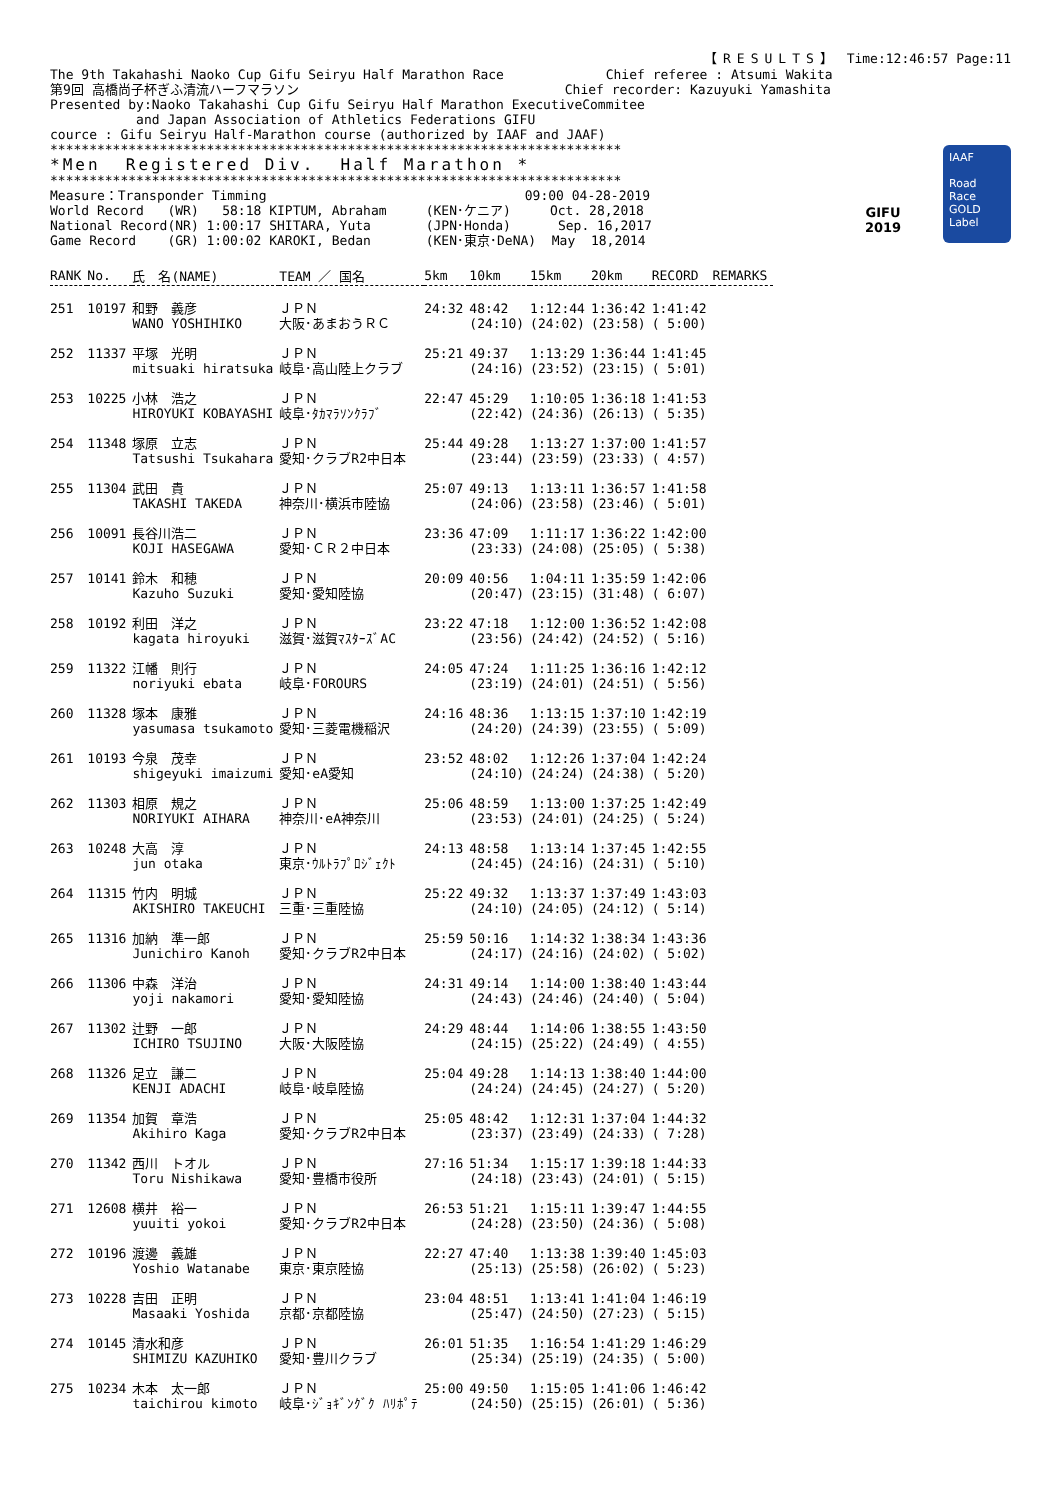【RESULTS】 Time:12:46:57 Page:11
The 9th Takahashi Naoko Cup Gifu Seiryu Half Marathon Race             Chief referee : Atsumi Wakita
第9回 高橋尚子杯ぎふ清流ハーフマラソン                                  Chief recorder: Kazuyuki Yamashita
Presented by:Naoko Takahashi Cup Gifu Seiryu Half Marathon ExecutiveCommitee
           and Japan Association of Athletics Federations GIFU
cource : Gifu Seiryu Half-Marathon course (authorized by IAAF and JAAF)
*************************************************************************
*Men  Registered Div.  Half Marathon *
*************************************************************************
Measure：Transponder Timming                                 09:00 04-28-2019
World Record   (WR)   58:18 KIPTUM, Abraham     (KEN･ケニア)     Oct. 28,2018
National Record(NR) 1:00:17 SHITARA, Yuta       (JPN･Honda)      Sep. 16,2017
Game Record    (GR) 1:00:02 KAROKI, Bedan       (KEN･東京･DeNA)  May  18,2014
GIFU
2019
IAAF
Road Race
GOLD
Label
| RANK | No. | 氏 名(NAME) | TEAM ／ 国名 | 5km | 10km | 15km | 20km | RECORD | REMARKS |
| --- | --- | --- | --- | --- | --- | --- | --- | --- | --- |
| 251 | 10197 | 和野 義彦 WANO YOSHIHIKO | ＪＰＮ 大阪･あまおうＲＣ | 24:32 | 48:42 (24:10) | 1:12:44 (24:02) | 1:36:42 (23:58) | 1:41:42 ( 5:00) | |
| 252 | 11337 | 平塚 光明 mitsuaki hiratsuka | ＪＰＮ 岐阜･高山陸上クラブ | 25:21 | 49:37 (24:16) | 1:13:29 (23:52) | 1:36:44 (23:15) | 1:41:45 ( 5:01) | |
| 253 | 10225 | 小林 浩之 HIROYUKI KOBAYASHI | ＪＰＮ 岐阜･ﾀｶﾏﾗｿﾝｸﾗﾌﾞ | 22:47 | 45:29 (22:42) | 1:10:05 (24:36) | 1:36:18 (26:13) | 1:41:53 ( 5:35) | |
| 254 | 11348 | 塚原 立志 Tatsushi Tsukahara | ＪＰＮ 愛知･クラブR2中日本 | 25:44 | 49:28 (23:44) | 1:13:27 (23:59) | 1:37:00 (23:33) | 1:41:57 ( 4:57) | |
| 255 | 11304 | 武田 貴 TAKASHI TAKEDA | ＪＰＮ 神奈川･横浜市陸協 | 25:07 | 49:13 (24:06) | 1:13:11 (23:58) | 1:36:57 (23:46) | 1:41:58 ( 5:01) | |
| 256 | 10091 | 長谷川浩二 KOJI HASEGAWA | ＪＰＮ 愛知･ＣＲ２中日本 | 23:36 | 47:09 (23:33) | 1:11:17 (24:08) | 1:36:22 (25:05) | 1:42:00 ( 5:38) | |
| 257 | 10141 | 鈴木 和穂 Kazuho Suzuki | ＪＰＮ 愛知･愛知陸協 | 20:09 | 40:56 (20:47) | 1:04:11 (23:15) | 1:35:59 (31:48) | 1:42:06 ( 6:07) | |
| 258 | 10192 | 利田 洋之 kagata hiroyuki | ＪＰＮ 滋賀･滋賀ﾏｽﾀｰｽﾞAC | 23:22 | 47:18 (23:56) | 1:12:00 (24:42) | 1:36:52 (24:52) | 1:42:08 ( 5:16) | |
| 259 | 11322 | 江幡 則行 noriyuki ebata | ＪＰＮ 岐阜･FOROURS | 24:05 | 47:24 (23:19) | 1:11:25 (24:01) | 1:36:16 (24:51) | 1:42:12 ( 5:56) | |
| 260 | 11328 | 塚本 康雅 yasumasa tsukamoto | ＪＰＮ 愛知･三菱電機稲沢 | 24:16 | 48:36 (24:20) | 1:13:15 (24:39) | 1:37:10 (23:55) | 1:42:19 ( 5:09) | |
| 261 | 10193 | 今泉 茂幸 shigeyuki imaizumi | ＪＰＮ 愛知･eA愛知 | 23:52 | 48:02 (24:10) | 1:12:26 (24:24) | 1:37:04 (24:38) | 1:42:24 ( 5:20) | |
| 262 | 11303 | 相原 規之 NORIYUKI AIHARA | ＪＰＮ 神奈川･eA神奈川 | 25:06 | 48:59 (23:53) | 1:13:00 (24:01) | 1:37:25 (24:25) | 1:42:49 ( 5:24) | |
| 263 | 10248 | 大高 淳 jun otaka | ＪＰＮ 東京･ｳﾙﾄﾗﾌﾟﾛｼﾞｪｸﾄ | 24:13 | 48:58 (24:45) | 1:13:14 (24:16) | 1:37:45 (24:31) | 1:42:55 ( 5:10) | |
| 264 | 11315 | 竹内 明城 AKISHIRO TAKEUCHI | ＪＰＮ 三重･三重陸協 | 25:22 | 49:32 (24:10) | 1:13:37 (24:05) | 1:37:49 (24:12) | 1:43:03 ( 5:14) | |
| 265 | 11316 | 加納 準一郎 Junichiro Kanoh | ＪＰＮ 愛知･クラブR2中日本 | 25:59 | 50:16 (24:17) | 1:14:32 (24:16) | 1:38:34 (24:02) | 1:43:36 ( 5:02) | |
| 266 | 11306 | 中森 洋治 yoji nakamori | ＪＰＮ 愛知･愛知陸協 | 24:31 | 49:14 (24:43) | 1:14:00 (24:46) | 1:38:40 (24:40) | 1:43:44 ( 5:04) | |
| 267 | 11302 | 辻野 一郎 ICHIRO TSUJINO | ＪＰＮ 大阪･大阪陸協 | 24:29 | 48:44 (24:15) | 1:14:06 (25:22) | 1:38:55 (24:49) | 1:43:50 ( 4:55) | |
| 268 | 11326 | 足立 謙二 KENJI ADACHI | ＪＰＮ 岐阜･岐阜陸協 | 25:04 | 49:28 (24:24) | 1:14:13 (24:45) | 1:38:40 (24:27) | 1:44:00 ( 5:20) | |
| 269 | 11354 | 加賀 章浩 Akihiro Kaga | ＪＰＮ 愛知･クラブR2中日本 | 25:05 | 48:42 (23:37) | 1:12:31 (23:49) | 1:37:04 (24:33) | 1:44:32 ( 7:28) | |
| 270 | 11342 | 西川 トオル Toru Nishikawa | ＪＰＮ 愛知･豊橋市役所 | 27:16 | 51:34 (24:18) | 1:15:17 (23:43) | 1:39:18 (24:01) | 1:44:33 ( 5:15) | |
| 271 | 12608 | 横井 裕一 yuuiti yokoi | ＪＰＮ 愛知･クラブR2中日本 | 26:53 | 51:21 (24:28) | 1:15:11 (23:50) | 1:39:47 (24:36) | 1:44:55 ( 5:08) | |
| 272 | 10196 | 渡邊 義雄 Yoshio Watanabe | ＪＰＮ 東京･東京陸協 | 22:27 | 47:40 (25:13) | 1:13:38 (25:58) | 1:39:40 (26:02) | 1:45:03 ( 5:23) | |
| 273 | 10228 | 吉田 正明 Masaaki Yoshida | ＪＰＮ 京都･京都陸協 | 23:04 | 48:51 (25:47) | 1:13:41 (24:50) | 1:41:04 (27:23) | 1:46:19 ( 5:15) | |
| 274 | 10145 | 清水和彦 SHIMIZU KAZUHIKO | ＪＰＮ 愛知･豊川クラブ | 26:01 | 51:35 (25:34) | 1:16:54 (25:19) | 1:41:29 (24:35) | 1:46:29 ( 5:00) | |
| 275 | 10234 | 木本 太一郎 taichirou kimoto | ＪＰＮ 岐阜･ｼﾞｮｷﾞﾝｸﾞｸ ﾊﾘﾎﾟﾃ | 25:00 | 49:50 (24:50) | 1:15:05 (25:15) | 1:41:06 (26:01) | 1:46:42 ( 5:36) | |